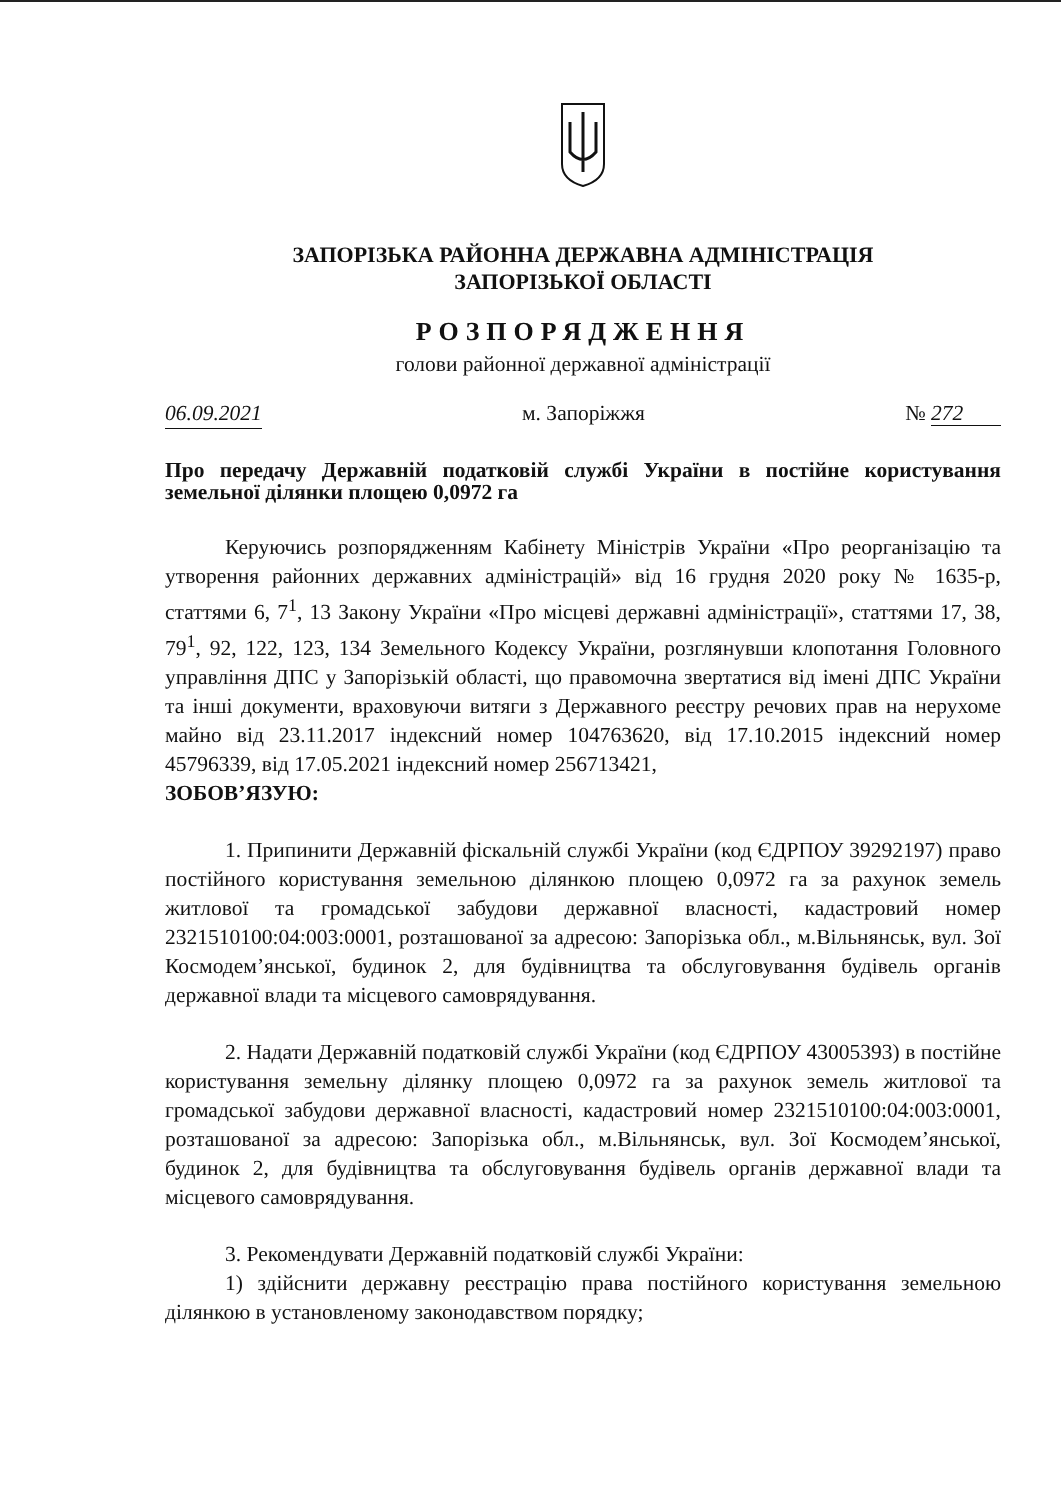ЗАПОРІЗЬКА РАЙОННА ДЕРЖАВНА АДМІНІСТРАЦІЯ
ЗАПОРІЗЬКОЇ ОБЛАСТІ
РОЗПОРЯДЖЕННЯ
голови районної державної адміністрації
06.09.2021 м. Запоріжжя № 272
Про передачу Державній податковій службі України в постійне користування земельної ділянки площею 0,0972 га
Керуючись розпорядженням Кабінету Міністрів України «Про реорганізацію та утворення районних державних адміністрацій» від 16 грудня 2020 року № 1635-р, статтями 6, 7<sup>1</sup>, 13 Закону України «Про місцеві державні адміністрації», статтями 17, 38, 79<sup>1</sup>, 92, 122, 123, 134 Земельного Кодексу України, розглянувши клопотання Головного управління ДПС у Запорізькій області, що правомочна звертатися від імені ДПС України та інші документи, враховуючи витяги з Державного реєстру речових прав на нерухоме майно від 23.11.2017 індексний номер 104763620, від 17.10.2015 індексний номер 45796339, від 17.05.2021 індексний номер 256713421,
ЗОБОВ’ЯЗУЮ:
1. Припинити Державній фіскальній службі України (код ЄДРПОУ 39292197) право постійного користування земельною ділянкою площею 0,0972 га за рахунок земель житлової та громадської забудови державної власності, кадастровий номер 2321510100:04:003:0001, розташованої за адресою: Запорізька обл., м.Вільнянськ, вул. Зої Космодем’янської, будинок 2, для будівництва та обслуговування будівель органів державної влади та місцевого самоврядування.
2. Надати Державній податковій службі України (код ЄДРПОУ 43005393) в постійне користування земельну ділянку площею 0,0972 га за рахунок земель житлової та громадської забудови державної власності, кадастровий номер 2321510100:04:003:0001, розташованої за адресою: Запорізька обл., м.Вільнянськ, вул. Зої Космодем’янської, будинок 2, для будівництва та обслуговування будівель органів державної влади та місцевого самоврядування.
3. Рекомендувати Державній податковій службі України:
1) здійснити державну реєстрацію права постійного користування земельною ділянкою в установленому законодавством порядку;